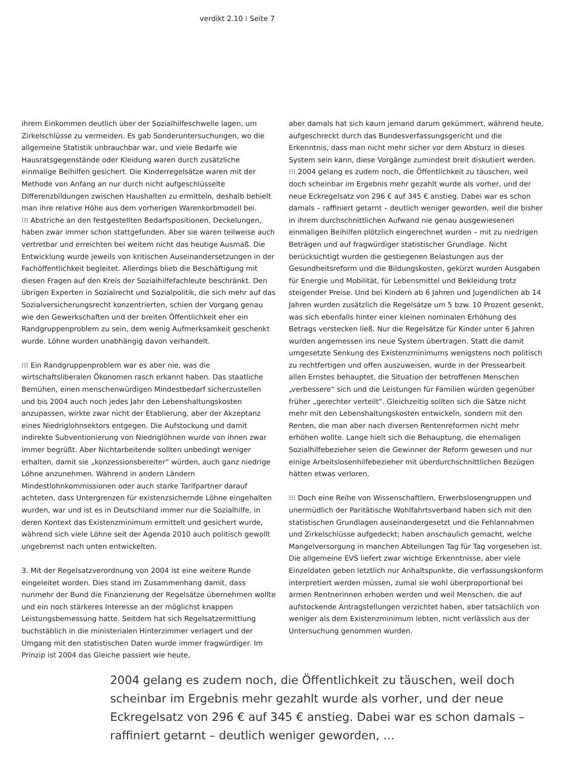verdikt 2.10 ⁞ Seite 7
ihrem Einkommen deutlich über der Sozialhilfeschwelle lagen, um Zirkelschlüsse zu vermeiden. Es gab Sonderuntersuchungen, wo die allgemeine Statistik unbrauchbar war, und viele Bedarfe wie Hausratsgegenstände oder Kleidung waren durch zusätzliche einmalige Beihilfen gesichert. Die Kinderregelsätze waren mit der Methode von Anfang an nur durch nicht aufgeschlüsselte Differenzbildungen zwischen Haushalten zu ermitteln, deshalb behielt man ihre relative Höhe aus dem vorherigen Warenkorbmodell bei.
⁝⁝⁝ Abstriche an den festgestellten Bedarfspositionen, Deckelungen, haben zwar immer schon stattgefunden. Aber sie waren teilweise auch vertretbar und erreichten bei weitem nicht das heutige Ausmaß. Die Entwicklung wurde jeweils von kritischen Auseinandersetzungen in der Fachöffentlichkeit begleitet. Allerdings blieb die Beschäftigung mit diesen Fragen auf den Kreis der Sozialhilfefachleute beschränkt. Den übrigen Experten in Sozialrecht und Sozialpolitik, die sich mehr auf das Sozialversicherungsrecht konzentrierten, schien der Vorgang genau wie den Gewerkschaften und der breiten Öffentlichkeit eher ein Randgruppenproblem zu sein, dem wenig Aufmerksamkeit geschenkt wurde. Löhne wurden unabhängig davon verhandelt.
⁝⁝⁝ Ein Randgruppenproblem war es aber nie, was die wirtschaftsliberalen Ökonomen rasch erkannt haben. Das staatliche Bemühen, einen menschenwürdigen Mindestbedarf sicherzustellen und bis 2004 auch noch jedes Jahr den Lebenshaltungskosten anzupassen, wirkte zwar nicht der Etablierung, aber der Akzeptanz eines Niedriglohnsektors entgegen. Die Aufstockung und damit indirekte Subventionierung von Niedriglöhnen wurde von ihnen zwar immer begrüßt. Aber Nichtarbeitende sollten unbedingt weniger erhalten, damit sie „konzessionsbereiter“ würden, auch ganz niedrige Löhne anzunehmen. Während in andern Ländern Mindestlohnkommissionen oder auch starke Tarifpartner darauf achteten, dass Untergrenzen für existenzsichernde Löhne eingehalten wurden, war und ist es in Deutschland immer nur die Sozialhilfe, in deren Kontext das Existenzminimum ermittelt und gesichert wurde, während sich viele Löhne seit der Agenda 2010 auch politisch gewollt ungebremst nach unten entwickelten.
3. Mit der Regelsatzverordnung von 2004 ist eine weitere Runde eingeleitet worden. Dies stand im Zusammenhang damit, dass nunmehr der Bund die Finanzierung der Regelsätze übernehmen wollte und ein noch stärkeres Interesse an der möglichst knappen Leistungsbemessung hatte. Seitdem hat sich Regelsatzermittlung buchstäblich in die ministerialen Hinterzimmer verlagert und der Umgang mit den statistischen Daten wurde immer fragwürdiger. Im Prinzip ist 2004 das Gleiche passiert wie heute,
aber damals hat sich kaum jemand darum gekümmert, während heute, aufgeschreckt durch das Bundesverfassungsgericht und die Erkenntnis, dass man nicht mehr sicher vor dem Absturz in dieses System sein kann, diese Vorgänge zumindest breit diskutiert werden.
⁝⁝⁝ 2004 gelang es zudem noch, die Öffentlichkeit zu täuschen, weil doch scheinbar im Ergebnis mehr gezahlt wurde als vorher, und der neue Eckregelsatz von 296 € auf 345 € anstieg. Dabei war es schon damals – raffiniert getarnt – deutlich weniger geworden, weil die bisher in ihrem durchschnittlichen Aufwand nie genau ausgewiesenen einmaligen Beihilfen plötzlich eingerechnet wurden – mit zu niedrigen Beträgen und auf fragwürdiger statistischer Grundlage. Nicht berücksichtigt wurden die gestiegenen Belastungen aus der Gesundheitsreform und die Bildungskosten, gekürzt wurden Ausgaben für Energie und Mobilität, für Lebensmittel und Bekleidung trotz steigender Preise. Und bei Kindern ab 6 Jahren und Jugendlichen ab 14 Jahren wurden zusätzlich die Regelsätze um 5 bzw. 10 Prozent gesenkt, was sich ebenfalls hinter einer kleinen nominalen Erhöhung des Betrags verstecken ließ. Nur die Regelsätze für Kinder unter 6 Jahren wurden angemessen ins neue System übertragen. Statt die damit umgesetzte Senkung des Existenzminimums wenigstens noch politisch zu rechtfertigen und offen auszuweisen, wurde in der Pressearbeit allen Ernstes behauptet, die Situation der betroffenen Menschen „verbessere“ sich und die Leistungen für Familien würden gegenüber früher „gerechter verteilt“. Gleichzeitig sollten sich die Sätze nicht mehr mit den Lebenshaltungskosten entwickeln, sondern mit den Renten, die man aber nach diversen Rentenreformen nicht mehr erhöhen wollte. Lange hielt sich die Behauptung, die ehemaligen Sozialhilfebezieher seien die Gewinner der Reform gewesen und nur einige Arbeitslosenhilfebezieher mit überdurchschnittlichen Bezügen hätten etwas verloren.
⁝⁝⁝ Doch eine Reihe von Wissenschaftlern, Erwerbslosengruppen und unermüdlich der Paritätische Wohlfahrtsverband haben sich mit den statistischen Grundlagen auseinandergesetzt und die Fehlannahmen und Zirkelschlüsse aufgedeckt; haben anschaulich gemacht, welche Mangelversorgung in manchen Abteilungen Tag für Tag vorgesehen ist. Die allgemeine EVS liefert zwar wichtige Erkenntnisse, aber viele Einzeldaten geben letztlich nur Anhaltspunkte, die verfassungskonform interpretiert werden müssen, zumal sie wohl überproportional bei armen Rentnerinnen erhoben werden und weil Menschen, die auf aufstockende Antragstellungen verzichtet haben, aber tatsächlich von weniger als dem Existenzminimum lebten, nicht verlässlich aus der Untersuchung genommen wurden.
2004 gelang es zudem noch, die Öffentlichkeit zu täuschen, weil doch scheinbar im Ergebnis mehr gezahlt wurde als vorher, und der neue Eckregelsatz von 296 € auf 345 € anstieg. Dabei war es schon damals – raffiniert getarnt – deutlich weniger geworden, …